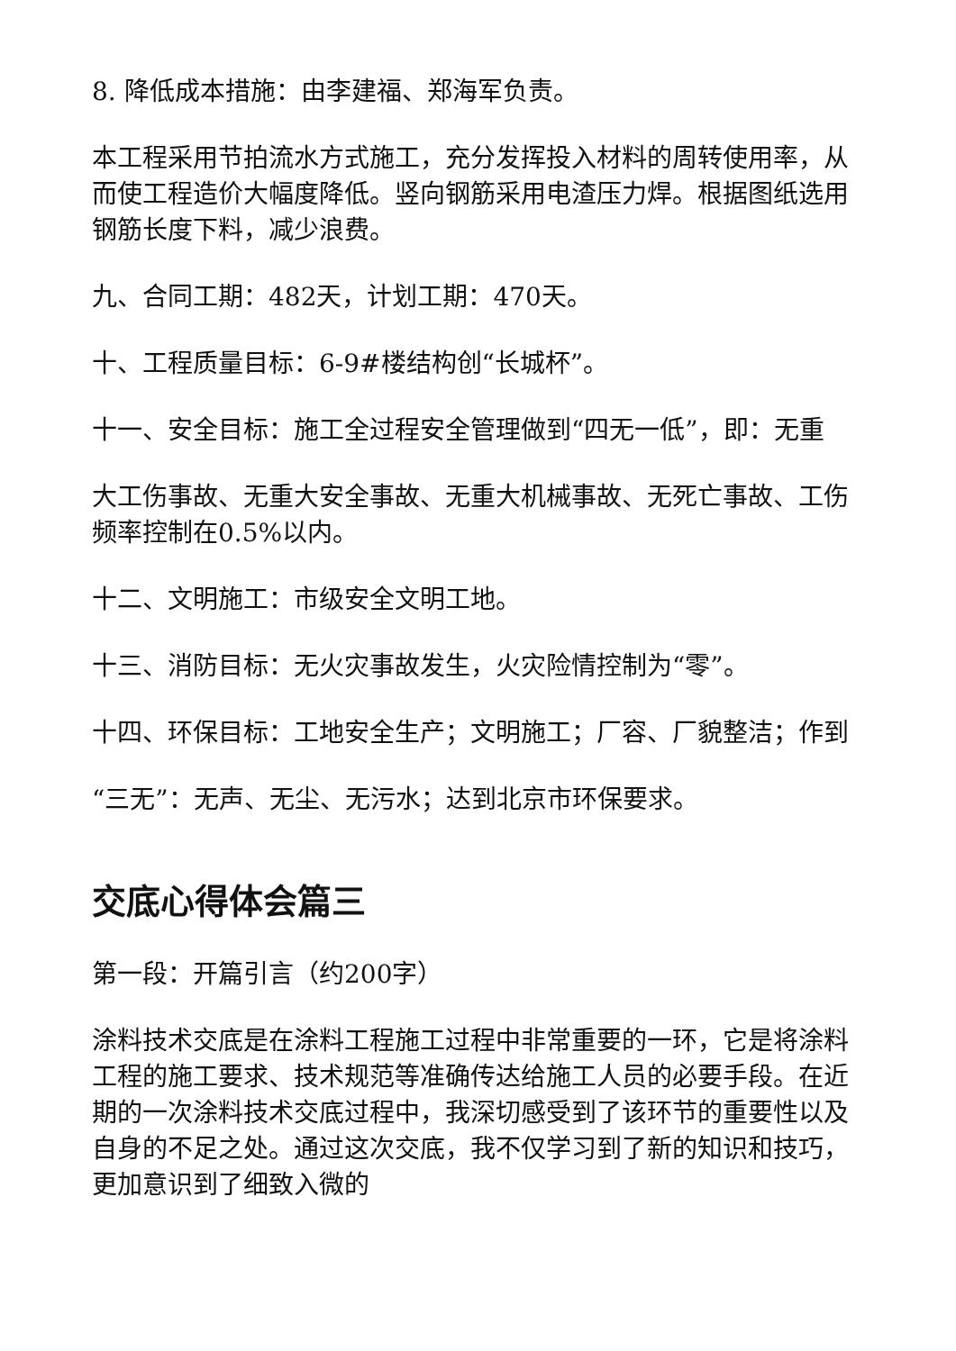8. 降低成本措施：由李建福、郑海军负责。
本工程采用节拍流水方式施工，充分发挥投入材料的周转使用率，从而使工程造价大幅度降低。竖向钢筋采用电渣压力焊。根据图纸选用钢筋长度下料，减少浪费。
九、合同工期：482天，计划工期：470天。
十、工程质量目标：6-9#楼结构创“长城杯”。
十一、安全目标：施工全过程安全管理做到“四无一低”，即：无重
大工伤事故、无重大安全事故、无重大机械事故、无死亡事故、工伤频率控制在0.5%以内。
十二、文明施工：市级安全文明工地。
十三、消防目标：无火灾事故发生，火灾险情控制为“零”。
十四、环保目标：工地安全生产；文明施工；厂容、厂貌整洁；作到
“三无”：无声、无尘、无污水；达到北京市环保要求。
交底心得体会篇三
第一段：开篇引言（约200字）
涂料技术交底是在涂料工程施工过程中非常重要的一环，它是将涂料工程的施工要求、技术规范等准确传达给施工人员的必要手段。在近期的一次涂料技术交底过程中，我深切感受到了该环节的重要性以及自身的不足之处。通过这次交底，我不仅学习到了新的知识和技巧，更加意识到了细致入微的